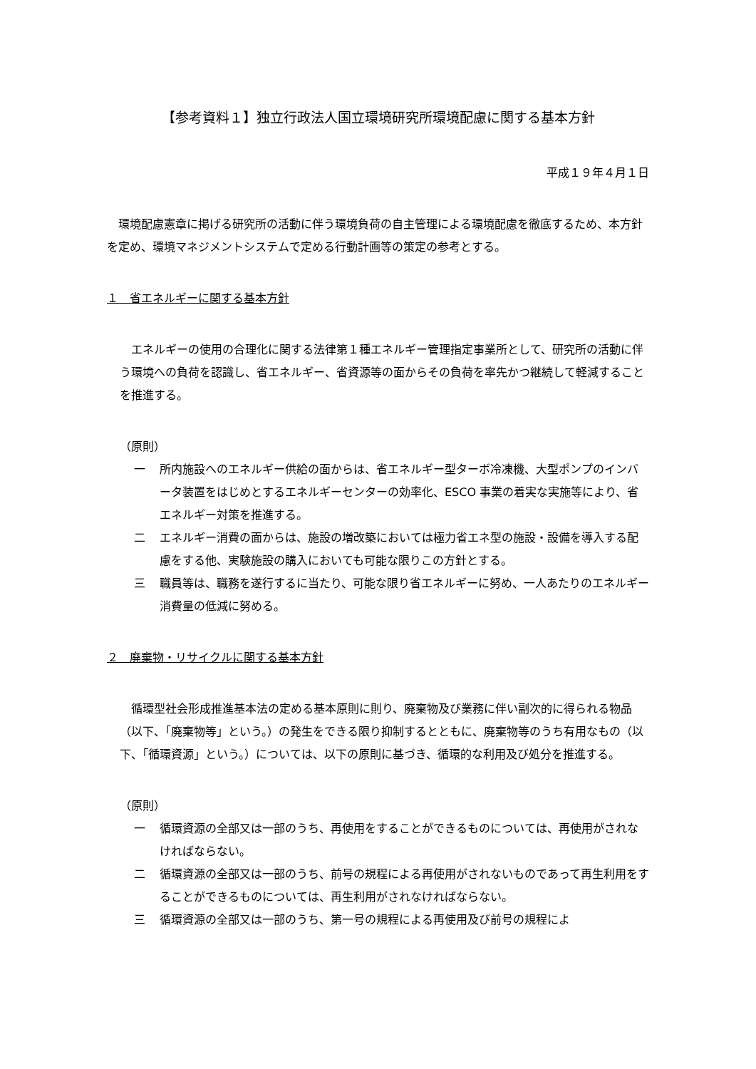【参考資料１】独立行政法人国立環境研究所環境配慮に関する基本方針
平成１９年４月１日
　環境配慮憲章に掲げる研究所の活動に伴う環境負荷の自主管理による環境配慮を徹底するため、本方針を定め、環境マネジメントシステムで定める行動計画等の策定の参考とする。
１　省エネルギーに関する基本方針
　エネルギーの使用の合理化に関する法律第１種エネルギー管理指定事業所として、研究所の活動に伴う環境への負荷を認識し、省エネルギー、省資源等の面からその負荷を率先かつ継続して軽減することを推進する。
（原則）
一 所内施設へのエネルギー供給の面からは、省エネルギー型ターボ冷凍機、大型ポンプのインバータ装置をはじめとするエネルギーセンターの効率化、ESCO 事業の着実な実施等により、省エネルギー対策を推進する。
二 エネルギー消費の面からは、施設の増改築においては極力省エネ型の施設・設備を導入する配慮をする他、実験施設の購入においても可能な限りこの方針とする。
三 職員等は、職務を遂行するに当たり、可能な限り省エネルギーに努め、一人あたりのエネルギー消費量の低減に努める。
２　廃棄物・リサイクルに関する基本方針
　循環型社会形成推進基本法の定める基本原則に則り、廃棄物及び業務に伴い副次的に得られる物品（以下、「廃棄物等」という。）の発生をできる限り抑制するとともに、廃棄物等のうち有用なもの（以下、「循環資源」という。）については、以下の原則に基づき、循環的な利用及び処分を推進する。
（原則）
一 循環資源の全部又は一部のうち、再使用をすることができるものについては、再使用がされなければならない。
二 循環資源の全部又は一部のうち、前号の規程による再使用がされないものであって再生利用をすることができるものについては、再生利用がされなければならない。
三 循環資源の全部又は一部のうち、第一号の規程による再使用及び前号の規程によ